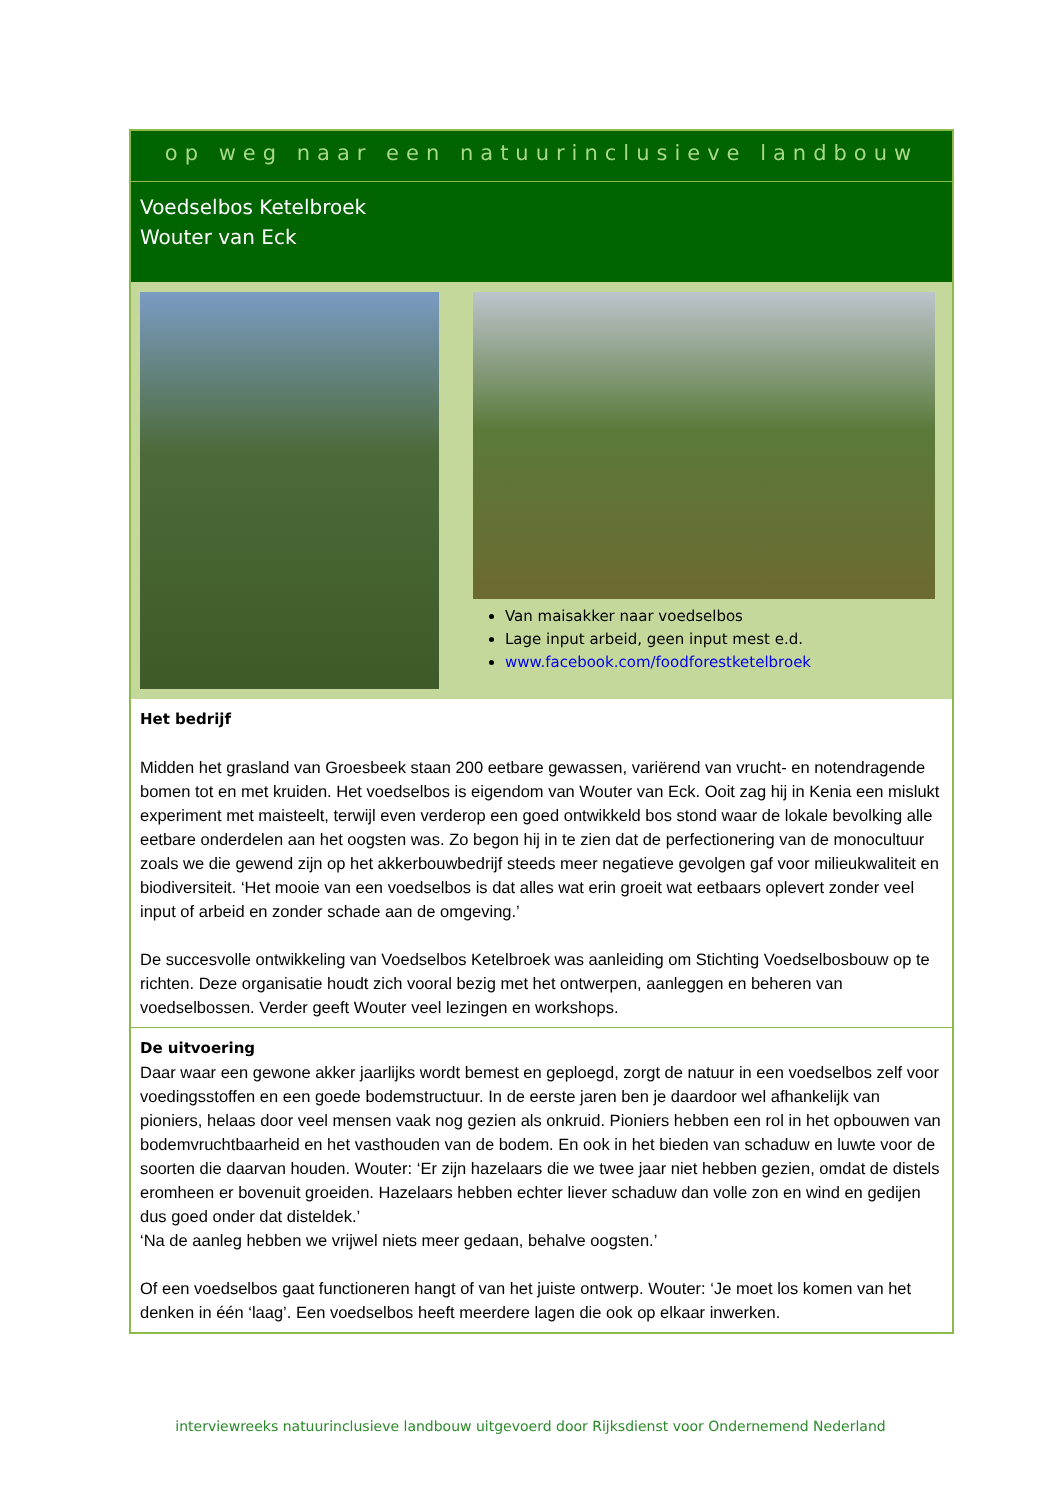op weg naar een natuurinclusieve landbouw
Voedselbos Ketelbroek
Wouter van Eck
Van maisakker naar voedselbos
Lage input arbeid, geen input mest e.d.
www.facebook.com/foodforestketelbroek
Het bedrijf
Midden het grasland van Groesbeek staan 200 eetbare gewassen, variërend van vrucht- en notendragende bomen tot en met kruiden. Het voedselbos is eigendom van Wouter van Eck. Ooit zag hij in Kenia een mislukt experiment met maisteelt, terwijl even verderop een goed ontwikkeld bos stond waar de lokale bevolking alle eetbare onderdelen aan het oogsten was. Zo begon hij in te zien dat de perfectionering van de monocultuur zoals we die gewend zijn op het akkerbouwbedrijf steeds meer negatieve gevolgen gaf voor milieukwaliteit en biodiversiteit. ‘Het mooie van een voedselbos is dat alles wat erin groeit wat eetbaars oplevert zonder veel input of arbeid en zonder schade aan de omgeving.’
De succesvolle ontwikkeling van Voedselbos Ketelbroek was aanleiding om Stichting Voedselbosbouw op te richten. Deze organisatie houdt zich vooral bezig met het ontwerpen, aanleggen en beheren van voedselbossen. Verder geeft Wouter veel lezingen en workshops.
De uitvoering
Daar waar een gewone akker jaarlijks wordt bemest en geploegd, zorgt de natuur in een voedselbos zelf voor voedingsstoffen en een goede bodemstructuur. In de eerste jaren ben je daardoor wel afhankelijk van pioniers, helaas door veel mensen vaak nog gezien als onkruid. Pioniers hebben een rol in het opbouwen van bodemvruchtbaarheid en het vasthouden van de bodem. En ook in het bieden van schaduw en luwte voor de soorten die daarvan houden. Wouter: ‘Er zijn hazelaars die we twee jaar niet hebben gezien, omdat de distels eromheen er bovenuit groeiden. Hazelaars hebben echter liever schaduw dan volle zon en wind en gedijen dus goed onder dat disteldek.’
‘Na de aanleg hebben we vrijwel niets meer gedaan, behalve oogsten.’
Of een voedselbos gaat functioneren hangt of van het juiste ontwerp. Wouter: ‘Je moet los komen van het denken in één ‘laag’. Een voedselbos heeft meerdere lagen die ook op elkaar inwerken.
interviewreeks natuurinclusieve landbouw uitgevoerd door Rijksdienst voor Ondernemend Nederland